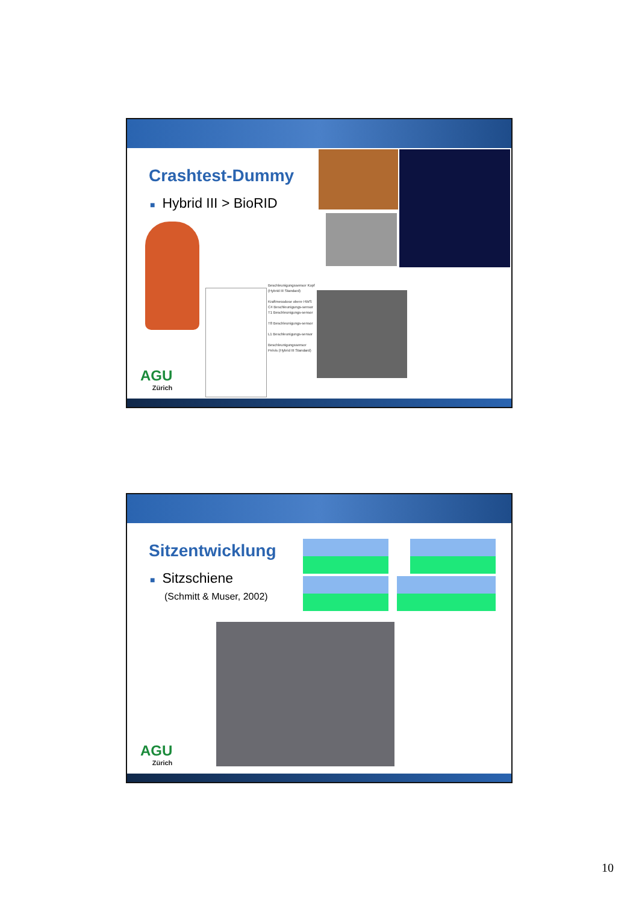Crashtest-Dummy
■ Hybrid III > BioRID
Beschleunigungssensor Kopf (Hybrid III Standard)
Kraftmessdose obere HWS
C4 Beschleunigungs-sensor
T1 Beschleunigungs-sensor
T8 Beschleunigungs-sensor
L1 Beschleunigungs-sensor
Beschleunigungssensor Pelvis (Hybrid III Standard)
AGU
Zürich
Sitzentwicklung
■ Sitzschiene
(Schmitt & Muser, 2002)
AGU
Zürich
10